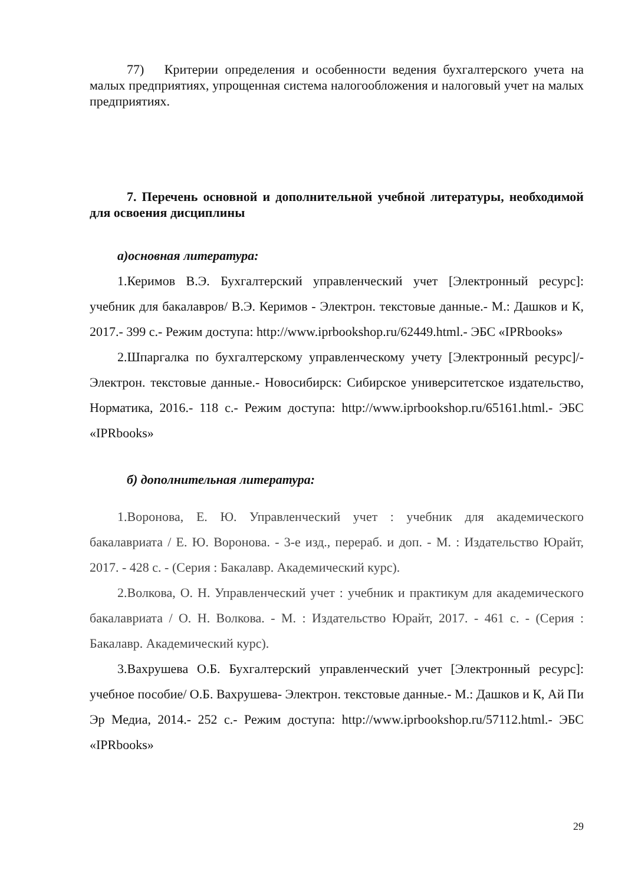77) Критерии определения и особенности ведения бухгалтерского учета на малых предприятиях, упрощенная система налогообложения и налоговый учет на малых предприятиях.
7. Перечень основной и дополнительной учебной литературы, необходимой для освоения дисциплины
а)основная литература:
1.Керимов В.Э. Бухгалтерский управленческий учет [Электронный ресурс]: учебник для бакалавров/ В.Э. Керимов - Электрон. текстовые данные.- М.: Дашков и К, 2017.- 399 с.- Режим доступа: http://www.iprbookshop.ru/62449.html.- ЭБС «IPRbooks»
2.Шпаргалка по бухгалтерскому управленческому учету [Электронный ресурс]/-Электрон. текстовые данные.- Новосибирск: Сибирское университетское издательство, Норматика, 2016.- 118 с.- Режим доступа: http://www.iprbookshop.ru/65161.html.- ЭБС «IPRbooks»
б) дополнительная литература:
1.Воронова, Е. Ю. Управленческий учет : учебник для академического бакалавриата / Е. Ю. Воронова. - 3-е изд., перераб. и доп. - М. : Издательство Юрайт, 2017. - 428 с. - (Серия : Бакалавр. Академический курс).
2.Волкова, О. Н. Управленческий учет : учебник и практикум для академического бакалавриата / О. Н. Волкова. - М. : Издательство Юрайт, 2017. - 461 с. - (Серия : Бакалавр. Академический курс).
3.Вахрушева О.Б. Бухгалтерский управленческий учет [Электронный ресурс]: учебное пособие/ О.Б. Вахрушева- Электрон. текстовые данные.- М.: Дашков и К, Ай Пи Эр Медиа, 2014.- 252 с.- Режим доступа: http://www.iprbookshop.ru/57112.html.- ЭБС «IPRbooks»
29